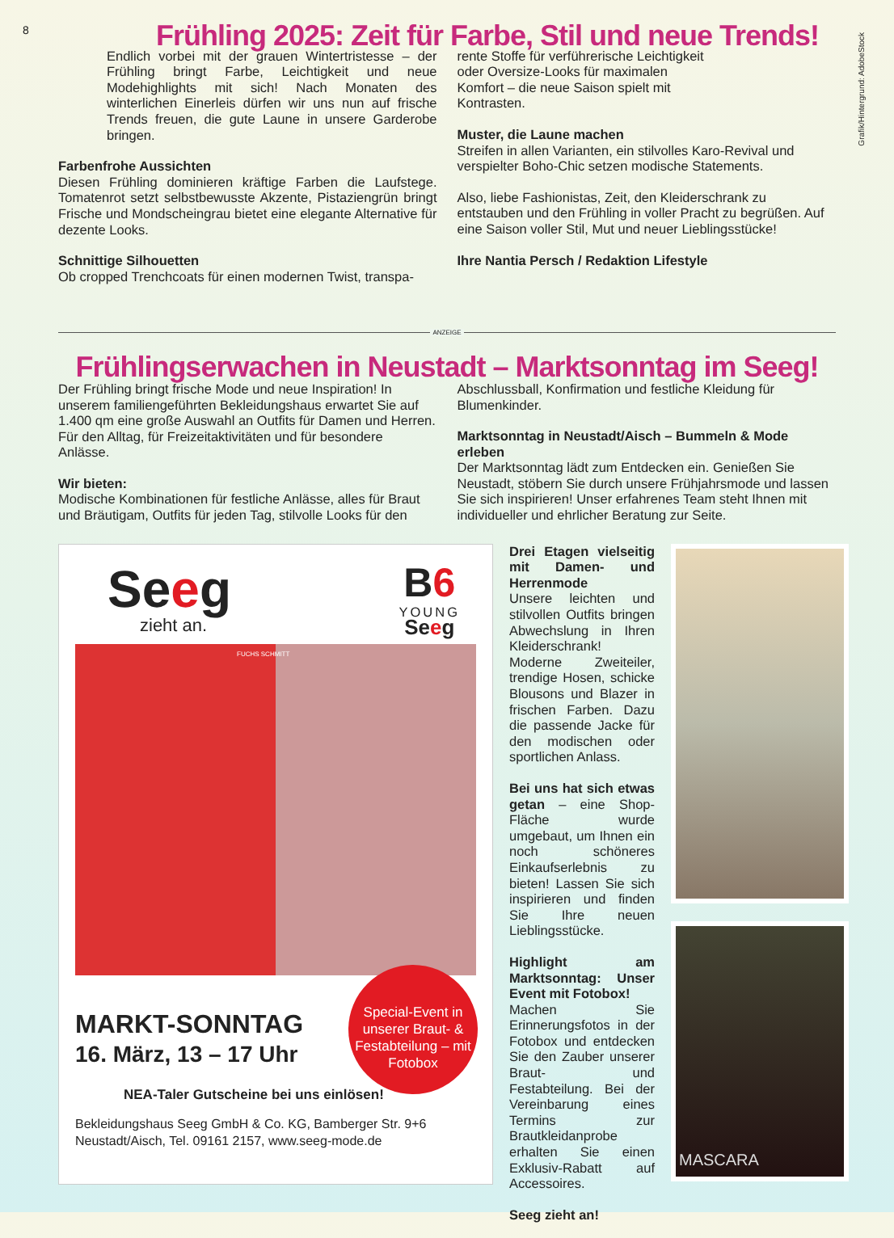8
Grafik/Hintergrund: AdobeStock
Frühling 2025: Zeit für Farbe, Stil und neue Trends!
Endlich vorbei mit der grauen Wintertristesse – der Frühling bringt Farbe, Leichtigkeit und neue Modehighlights mit sich! Nach Monaten des winterlichen Einerleis dürfen wir uns nun auf frische Trends freuen, die gute Laune in unsere Garderobe bringen.
Farbenfrohe Aussichten
Diesen Frühling dominieren kräftige Farben die Laufstege. Tomatenrot setzt selbstbewusste Akzente, Pistaziengrün bringt Frische und Mondscheingrau bietet eine elegante Alternative für dezente Looks.
Schnittige Silhouetten
Ob cropped Trenchcoats für einen modernen Twist, transpa-
rente Stoffe für verführerische Leichtigkeit oder Oversize-Looks für maximalen Komfort – die neue Saison spielt mit Kontrasten.
Muster, die Laune machen
Streifen in allen Varianten, ein stilvolles Karo-Revival und verspielter Boho-Chic setzen modische Statements.
Also, liebe Fashionistas, Zeit, den Kleiderschrank zu entstauben und den Frühling in voller Pracht zu begrüßen. Auf eine Saison voller Stil, Mut und neuer Lieblingsstücke!
Ihre Nantia Persch / Redaktion Lifestyle
ANZEIGE
Frühlingserwachen in Neustadt – Marktsonntag im Seeg!
Der Frühling bringt frische Mode und neue Inspiration! In unserem familiengeführten Bekleidungshaus erwartet Sie auf 1.400 qm eine große Auswahl an Outfits für Damen und Herren. Für den Alltag, für Freizeitaktivitäten und für besondere Anlässe.
Wir bieten:
Modische Kombinationen für festliche Anlässe, alles für Braut und Bräutigam, Outfits für jeden Tag, stilvolle Looks für den
Abschlussball, Konfirmation und festliche Kleidung für Blumenkinder.
Marktsonntag in Neustadt/Aisch – Bummeln & Mode erleben
Der Marktsonntag lädt zum Entdecken ein. Genießen Sie Neustadt, stöbern Sie durch unsere Frühjahrsmode und lassen Sie sich inspirieren! Unser erfahrenes Team steht Ihnen mit individueller und ehrlicher Beratung zur Seite.
Seeg
zieht an.
B6
YOUNG
Seeg
FUCHS SCHMITT
Special-Event in unserer Braut- & Fest­abteilung – mit Fotobox
MARKT-SONNTAG
16. März, 13 – 17 Uhr
NEA-Taler Gutscheine bei uns einlösen!
Bekleidungshaus Seeg GmbH & Co. KG, Bamberger Str. 9+6
Neustadt/Aisch, Tel. 09161 2157, www.seeg-mode.de
Drei Etagen vielseitig mit Damen- und Herrenmode
Unsere leichten und stilvollen Outfits bringen Abwechslung in Ihren Kleiderschrank! Moderne Zweiteiler, trendige Hosen, schicke Blousons und Blazer in frischen Farben. Dazu die passende Jacke für den modischen oder sportlichen Anlass.
Bei uns hat sich etwas getan – eine Shop-Fläche wurde umgebaut, um Ihnen ein noch schöneres Einkaufserlebnis zu bieten! Lassen Sie sich inspirieren und finden Sie Ihre neuen Lieblingsstücke.
Highlight am Marktsonntag: Unser Event mit Fotobox!
Machen Sie Erinnerungsfotos in der Fotobox und entdecken Sie den Zauber unserer Braut- und Festabteilung. Bei der Vereinbarung eines Termins zur Brautkleidanprobe erhalten Sie einen Exklusiv-Rabatt auf Accessoires.
Seeg zieht an!
MASCARA